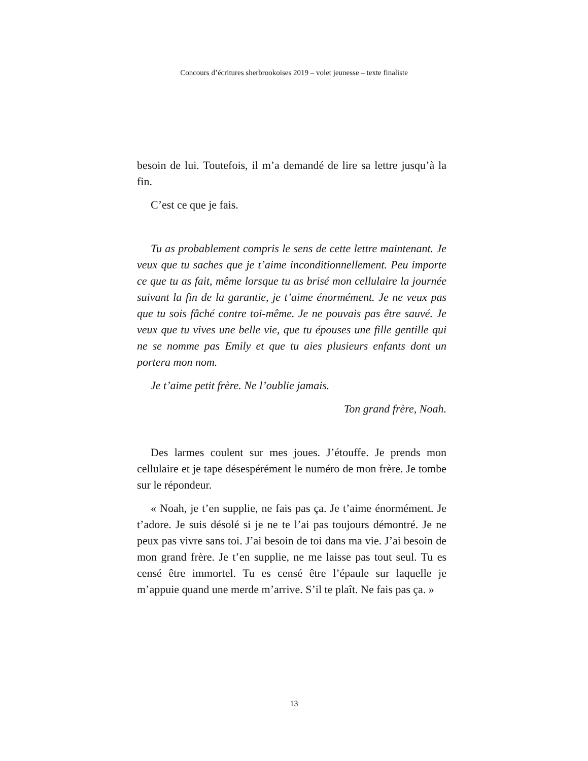Concours d’écritures sherbrookoises 2019 – volet jeunesse – texte finaliste
besoin de lui. Toutefois, il m’a demandé de lire sa lettre jusqu’à la fin.
C’est ce que je fais.
Tu as probablement compris le sens de cette lettre maintenant. Je veux que tu saches que je t’aime inconditionnellement. Peu importe ce que tu as fait, même lorsque tu as brisé mon cellulaire la journée suivant la fin de la garantie, je t’aime énormément. Je ne veux pas que tu sois fâché contre toi-même. Je ne pouvais pas être sauvé. Je veux que tu vives une belle vie, que tu épouses une fille gentille qui ne se nomme pas Emily et que tu aies plusieurs enfants dont un portera mon nom.
Je t’aime petit frère. Ne l’oublie jamais.
Ton grand frère, Noah.
Des larmes coulent sur mes joues. J’étouffe. Je prends mon cellulaire et je tape désespérément le numéro de mon frère. Je tombe sur le répondeur.
« Noah, je t’en supplie, ne fais pas ça. Je t’aime énormément. Je t’adore. Je suis désolé si je ne te l’ai pas toujours démontré. Je ne peux pas vivre sans toi. J’ai besoin de toi dans ma vie. J’ai besoin de mon grand frère. Je t’en supplie, ne me laisse pas tout seul. Tu es censé être immortel. Tu es censé être l’épaule sur laquelle je m’appuie quand une merde m’arrive. S’il te plaît. Ne fais pas ça. »
13